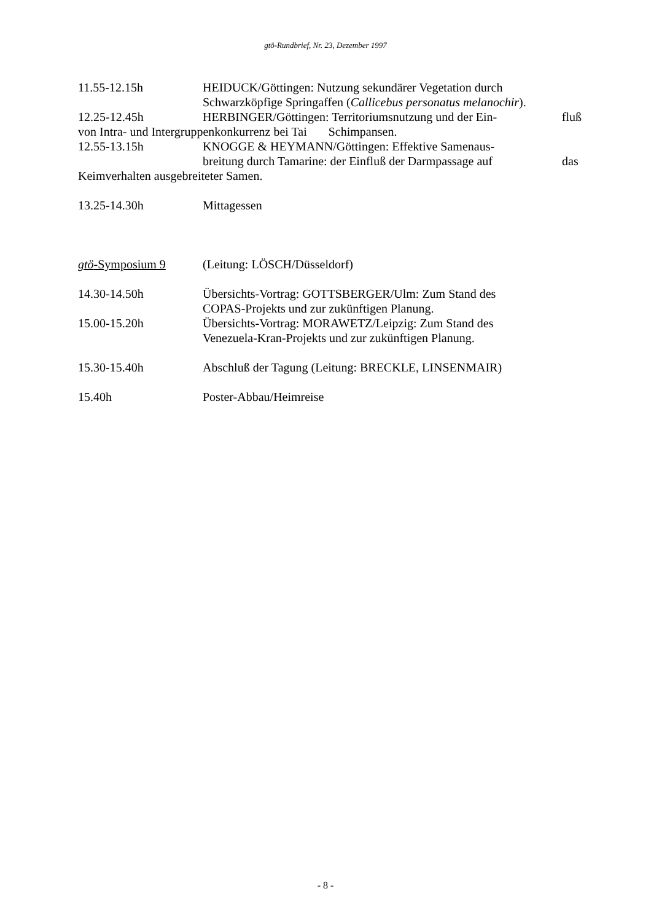gtö-Rundbrief, Nr. 23, Dezember 1997
11.55-12.15h HEIDUCK/Göttingen: Nutzung sekundärer Vegetation durch Schwarzköpfige Springaffen (Callicebus personatus melanochir).
12.25-12.45h HERBINGER/Göttingen: Territoriumsnutzung und der Ein-
fluß
von Intra- und Intergruppenkonkurrenz bei Tai Schimpansen.
12.55-13.15h KNOGGE & HEYMANN/Göttingen: Effektive Samenaus-
breitung durch Tamarine: der Einfluß der Darmpassage auf
das
Keimverhalten ausgebreiteter Samen.
13.25-14.30h Mittagessen
gtö-Symposium 9 (Leitung: LÖSCH/Düsseldorf)
14.30-14.50h Übersichts-Vortrag: GOTTSBERGER/Ulm: Zum Stand des COPAS-Projekts und zur zukünftigen Planung.
15.00-15.20h Übersichts-Vortrag: MORAWETZ/Leipzig: Zum Stand des Venezuela-Kran-Projekts und zur zukünftigen Planung.
15.30-15.40h Abschluß der Tagung (Leitung: BRECKLE, LINSENMAIR)
15.40h Poster-Abbau/Heimreise
- 8 -